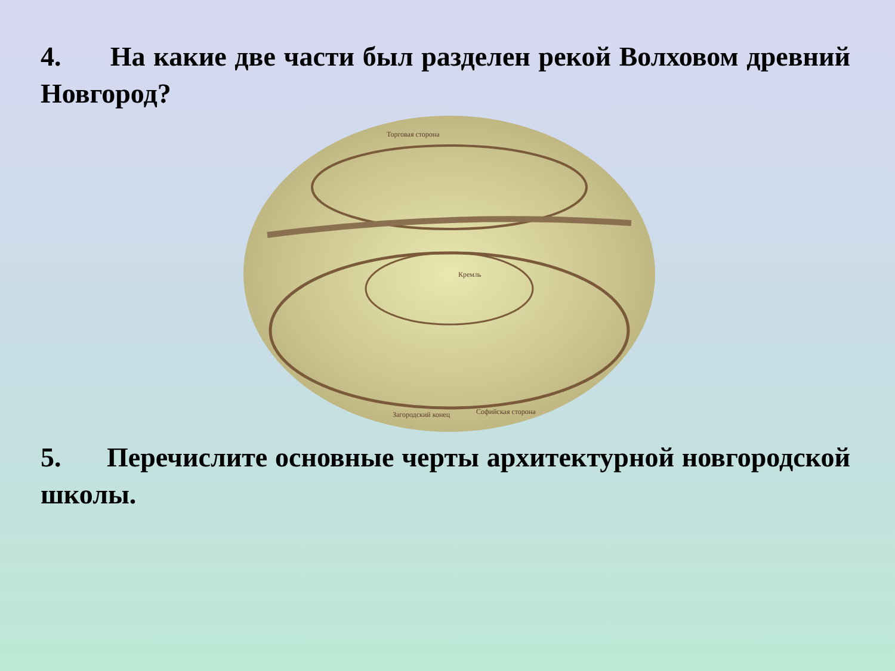4. На какие две части был разделен рекой Волховом древний Новгород?
Торговая сторона
Софийская сторона
Загородский конец
Кремль
5. Перечислите основные черты архитектурной новгородской школы.